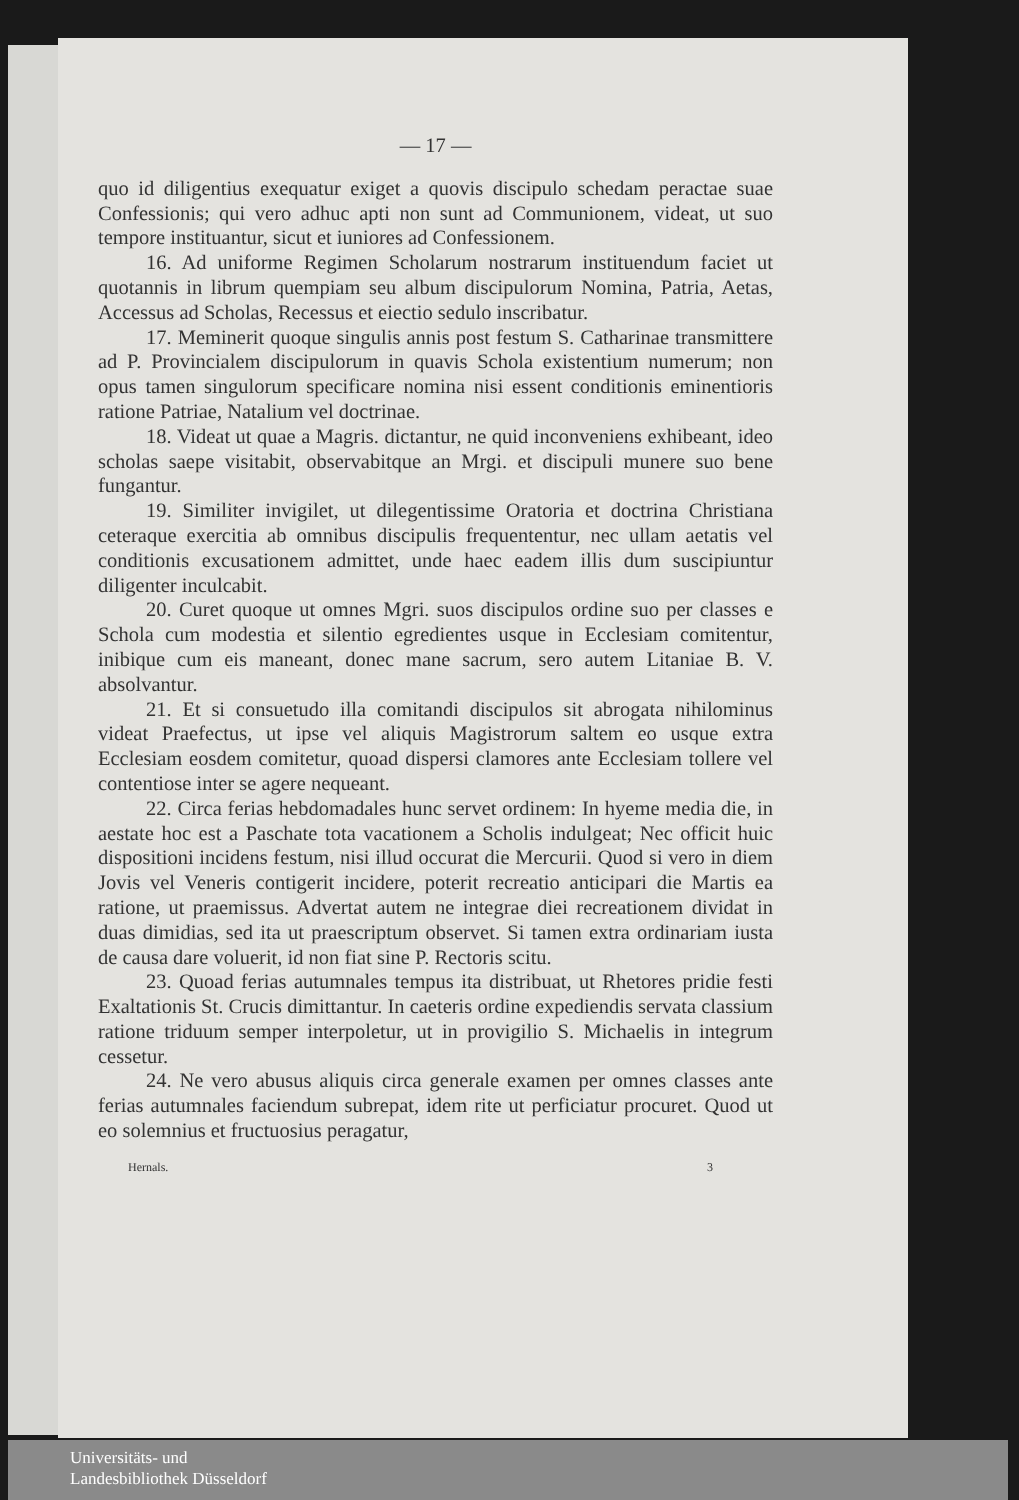— 17 —
quo id diligentius exequatur exiget a quovis discipulo schedam peractae suae Confessionis; qui vero adhuc apti non sunt ad Communionem, videat, ut suo tempore instituantur, sicut et iuniores ad Confessionem.
16. Ad uniforme Regimen Scholarum nostrarum instituendum faciet ut quotannis in librum quempiam seu album discipulorum Nomina, Patria, Aetas, Accessus ad Scholas, Recessus et eiectio sedulo inscribatur.
17. Meminerit quoque singulis annis post festum S. Catharinae transmittere ad P. Provincialem discipulorum in quavis Schola existentium numerum; non opus tamen singulorum specificare nomina nisi essent conditionis eminentioris ratione Patriae, Natalium vel doctrinae.
18. Videat ut quae a Magris. dictantur, ne quid inconveniens exhibeant, ideo scholas saepe visitabit, observabitque an Mrgi. et discipuli munere suo bene fungantur.
19. Similiter invigilet, ut dilegentissime Oratoria et doctrina Christiana ceteraque exercitia ab omnibus discipulis frequententur, nec ullam aetatis vel conditionis excusationem admittet, unde haec eadem illis dum suscipiuntur diligenter inculcabit.
20. Curet quoque ut omnes Mgri. suos discipulos ordine suo per classes e Schola cum modestia et silentio egredientes usque in Ecclesiam comitentur, inibique cum eis maneant, donec mane sacrum, sero autem Litaniae B. V. absolvantur.
21. Et si consuetudo illa comitandi discipulos sit abrogata nihilominus videat Praefectus, ut ipse vel aliquis Magistrorum saltem eo usque extra Ecclesiam eosdem comitetur, quoad dispersi clamores ante Ecclesiam tollere vel contentiose inter se agere nequeant.
22. Circa ferias hebdomadales hunc servet ordinem: In hyeme media die, in aestate hoc est a Paschate tota vacationem a Scholis indulgeat; Nec officit huic dispositioni incidens festum, nisi illud occurat die Mercurii. Quod si vero in diem Jovis vel Veneris contigerit incidere, poterit recreatio anticipari die Martis ea ratione, ut praemissus. Advertat autem ne integrae diei recreationem dividat in duas dimidias, sed ita ut praescriptum observet. Si tamen extra ordinariam iusta de causa dare voluerit, id non fiat sine P. Rectoris scitu.
23. Quoad ferias autumnales tempus ita distribuat, ut Rhetores pridie festi Exaltationis St. Crucis dimittantur. In caeteris ordine expediendis servata classium ratione triduum semper interpoletur, ut in provigilio S. Michaelis in integrum cessetur.
24. Ne vero abusus aliquis circa generale examen per omnes classes ante ferias autumnales faciendum subrepat, idem rite ut perficiatur procuret. Quod ut eo solemnius et fructuosius peragatur,
Hernals. 3
Universitäts- und
Landesbibliothek Düsseldorf